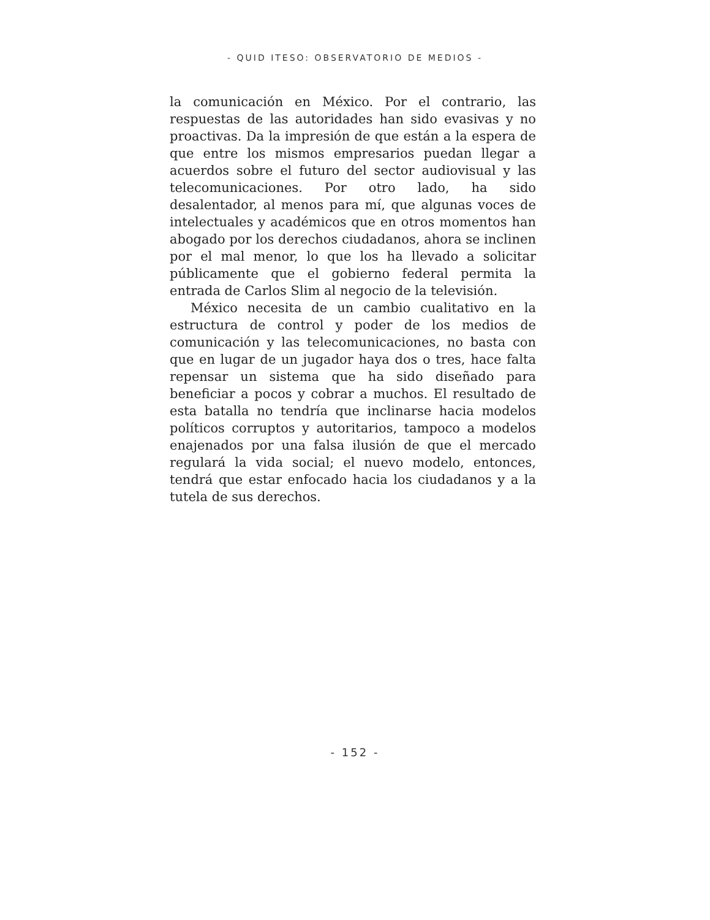- QUID ITESO: OBSERVATORIO DE MEDIOS -
la comunicación en México. Por el contrario, las respuestas de las autoridades han sido evasivas y no proactivas. Da la impresión de que están a la espera de que entre los mismos empresarios puedan llegar a acuerdos sobre el futuro del sector audiovisual y las telecomunicaciones. Por otro lado, ha sido desalentador, al menos para mí, que algunas voces de intelectuales y académicos que en otros momentos han abogado por los derechos ciudadanos, ahora se inclinen por el mal menor, lo que los ha llevado a solicitar públicamente que el gobierno federal permita la entrada de Carlos Slim al negocio de la televisión.
México necesita de un cambio cualitativo en la estructura de control y poder de los medios de comunicación y las telecomunicaciones, no basta con que en lugar de un jugador haya dos o tres, hace falta repensar un sistema que ha sido diseñado para beneficiar a pocos y cobrar a muchos. El resultado de esta batalla no tendría que inclinarse hacia modelos políticos corruptos y autoritarios, tampoco a modelos enajenados por una falsa ilusión de que el mercado regulará la vida social; el nuevo modelo, entonces, tendrá que estar enfocado hacia los ciudadanos y a la tutela de sus derechos.
- 152 -